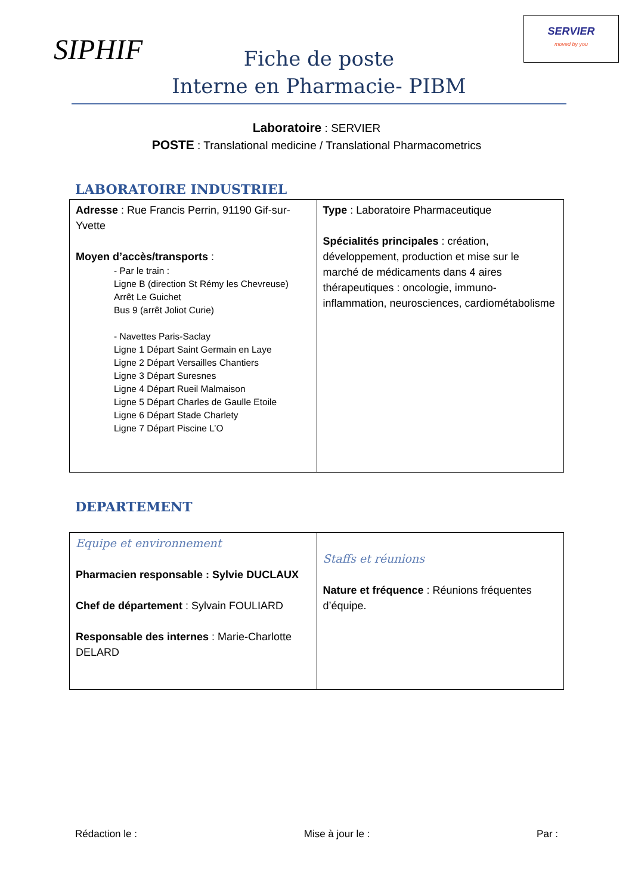SIPHIF
SERVIER
moved by you
Fiche de poste
Interne en Pharmacie- PIBM
Laboratoire : SERVIER
POSTE : Translational medicine / Translational Pharmacometrics
LABORATOIRE INDUSTRIEL
| Adresse : Rue Francis Perrin, 91190 Gif-sur-Yvette Moyen d’accès/transports : - Par le train : Ligne B (direction St Rémy les Chevreuse) Arrêt Le Guichet Bus 9 (arrêt Joliot Curie) - Navettes Paris-Saclay Ligne 1 Départ Saint Germain en Laye Ligne 2 Départ Versailles Chantiers Ligne 3 Départ Suresnes Ligne 4 Départ Rueil Malmaison Ligne 5 Départ Charles de Gaulle Etoile Ligne 6 Départ Stade Charlety Ligne 7 Départ Piscine L’O | Type : Laboratoire Pharmaceutique Spécialités principales : création, développement, production et mise sur le marché de médicaments dans 4 aires thérapeutiques : oncologie, immuno-inflammation, neurosciences, cardiométabolisme |
DEPARTEMENT
| Equipe et environnement Pharmacien responsable : Sylvie DUCLAUX Chef de département : Sylvain FOULIARD Responsable des internes : Marie-Charlotte DELARD | Staffs et réunions Nature et fréquence : Réunions fréquentes d’équipe. |
Rédaction le : Mise à jour le : Par :